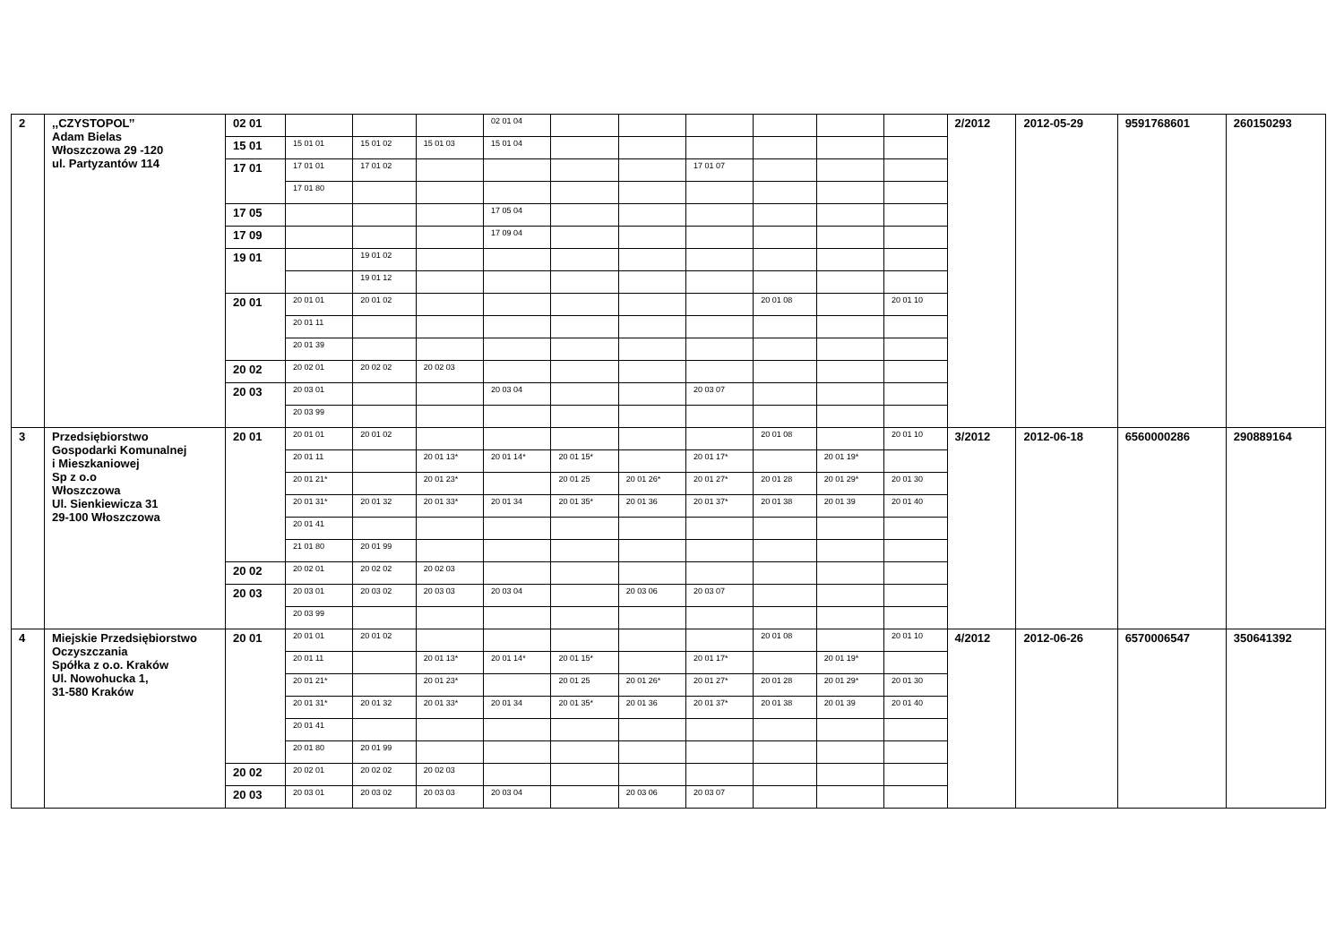| 2 | ,,CZYSTOPOL’’ Adam Bielas Włoszczowa 29 -120 ul. Partyzantów 114 | 02 01 | | | | 02 01 04 | | | | | | | 2/2012 | 2012-05-29 | 9591768601 | 260150293 |
| | | 15 01 | 15 01 01 | 15 01 02 | 15 01 03 | 15 01 04 | | | | | | | | | | |
| | | 17 01 | 17 01 01 | 17 01 02 | | | | | 17 01 07 | | | | | | | |
| | | | 17 01 80 | | | | | | | | | | | | | |
| | | 17 05 | | | | 17 05 04 | | | | | | | | | | |
| | | 17 09 | | | | 17 09 04 | | | | | | | | | | |
| | | 19 01 | | 19 01 02 | | | | | | | | | | | | |
| | | | | 19 01 12 | | | | | | | | | | | | |
| | | 20 01 | 20 01 01 | 20 01 02 | | | | | | 20 01 08 | | 20 01 10 | | | | |
| | | | 20 01 11 | | | | | | | | | | | | | |
| | | | 20 01 39 | | | | | | | | | | | | | |
| | | 20 02 | 20 02 01 | 20 02 02 | 20 02 03 | | | | | | | | | | | |
| | | 20 03 | 20 03 01 | | | 20 03 04 | | | 20 03 07 | | | | | | | |
| | | | 20 03 99 | | | | | | | | | | | | | |
| 3 | Przedsiębiorstwo Gospodarki Komunalnej i Mieszkaniowej Sp z o.o Włoszczowa Ul. Sienkiewicza 31 29-100 Włoszczowa | 20 01 | 20 01 01 | 20 01 02 | | | | | | 20 01 08 | | 20 01 10 | 3/2012 | 2012-06-18 | 6560000286 | 290889164 |
| | | | 20 01 11 | | 20 01 13* | 20 01 14* | 20 01 15* | | 20 01 17* | | 20 01 19* | | | | | |
| | | | 20 01 21* | | 20 01 23* | | 20 01 25 | 20 01 26* | 20 01 27* | 20 01 28 | 20 01 29* | 20 01 30 | | | | |
| | | | 20 01 31* | 20 01 32 | 20 01 33* | 20 01 34 | 20 01 35* | 20 01 36 | 20 01 37* | 20 01 38 | 20 01 39 | 20 01 40 | | | | |
| | | | 20 01 41 | | | | | | | | | | | | | |
| | | | 21 01 80 | 20 01 99 | | | | | | | | | | | | |
| | | 20 02 | 20 02 01 | 20 02 02 | 20 02 03 | | | | | | | | | | | |
| | | 20 03 | 20 03 01 | 20 03 02 | 20 03 03 | 20 03 04 | | 20 03 06 | 20 03 07 | | | | | | | |
| | | | 20 03 99 | | | | | | | | | | | | | |
| 4 | Miejskie Przedsiębiorstwo Oczyszczania Spółka z o.o. Kraków Ul. Nowohucka 1, 31-580 Kraków | 20 01 | 20 01 01 | 20 01 02 | | | | | | 20 01 08 | | 20 01 10 | 4/2012 | 2012-06-26 | 6570006547 | 350641392 |
| | | | 20 01 11 | | 20 01 13* | 20 01 14* | 20 01 15* | | 20 01 17* | | 20 01 19* | | | | | |
| | | | 20 01 21* | | 20 01 23* | | 20 01 25 | 20 01 26* | 20 01 27* | 20 01 28 | 20 01 29* | 20 01 30 | | | | |
| | | | 20 01 31* | 20 01 32 | 20 01 33* | 20 01 34 | 20 01 35* | 20 01 36 | 20 01 37* | 20 01 38 | 20 01 39 | 20 01 40 | | | | |
| | | | 20 01 41 | | | | | | | | | | | | | |
| | | | 20 01 80 | 20 01 99 | | | | | | | | | | | | |
| | | 20 02 | 20 02 01 | 20 02 02 | 20 02 03 | | | | | | | | | | | |
| | | 20 03 | 20 03 01 | 20 03 02 | 20 03 03 | 20 03 04 | | 20 03 06 | 20 03 07 | | | | | | | |